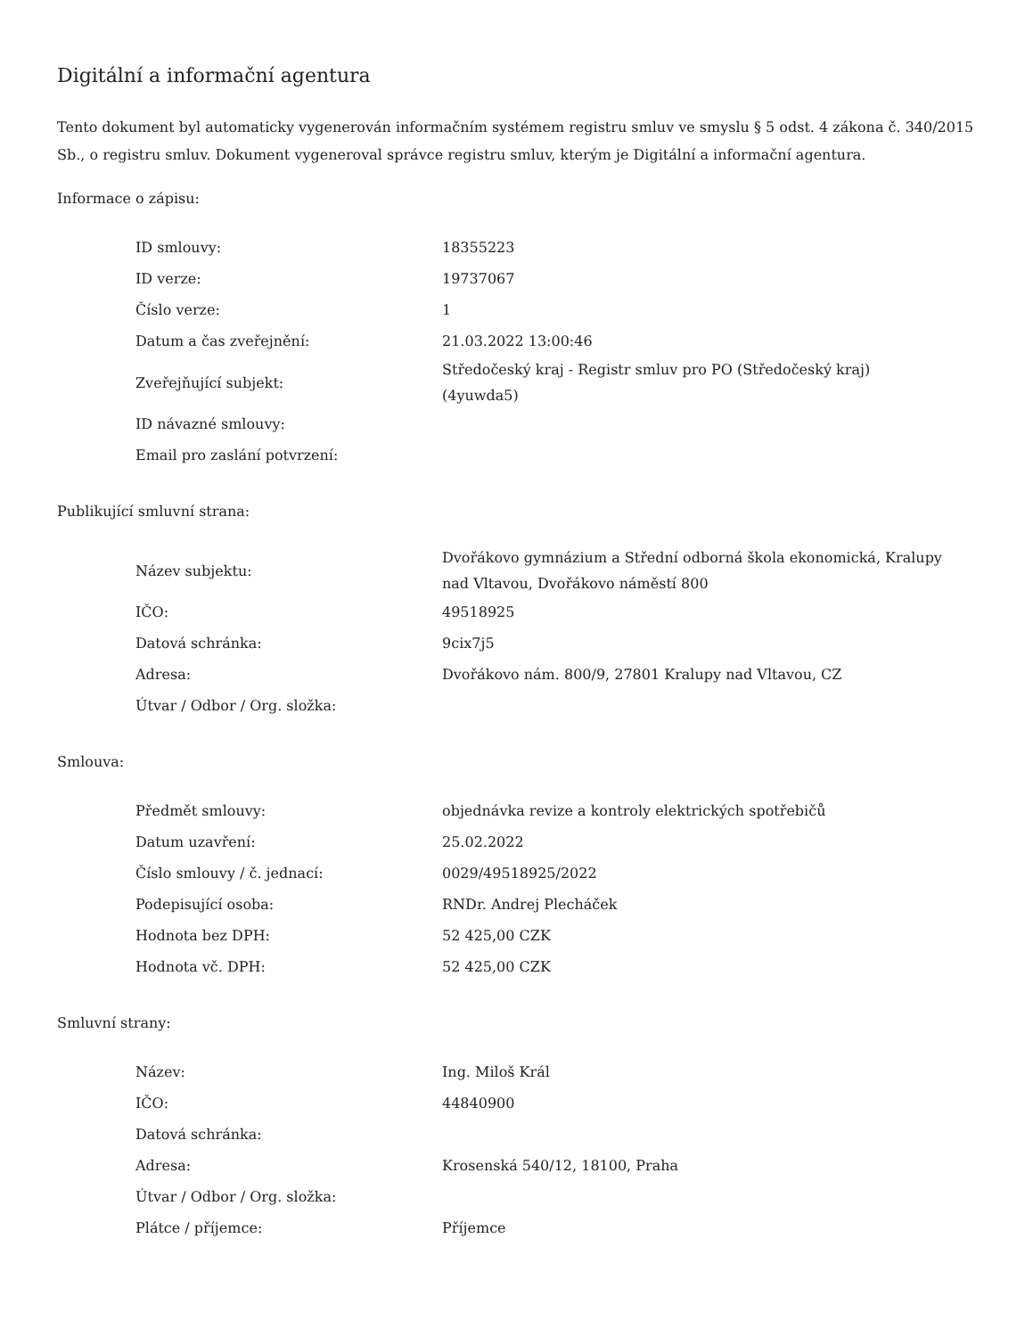Digitální a informační agentura
Tento dokument byl automaticky vygenerován informačním systémem registru smluv ve smyslu § 5 odst. 4 zákona č. 340/2015 Sb., o registru smluv. Dokument vygeneroval správce registru smluv, kterým je Digitální a informační agentura.
Informace o zápisu:
| ID smlouvy: | 18355223 |
| ID verze: | 19737067 |
| Číslo verze: | 1 |
| Datum a čas zveřejnění: | 21.03.2022 13:00:46 |
| Zveřejňující subjekt: | Středočeský kraj - Registr smluv pro PO (Středočeský kraj) (4yuwda5) |
| ID návazné smlouvy: | |
| Email pro zaslání potvrzení: | |
Publikující smluvní strana:
| Název subjektu: | Dvořákovo gymnázium a Střední odborná škola ekonomická, Kralupy nad Vltavou, Dvořákovo náměstí 800 |
| IČO: | 49518925 |
| Datová schránka: | 9cix7j5 |
| Adresa: | Dvořákovo nám. 800/9, 27801 Kralupy nad Vltavou, CZ |
| Útvar / Odbor / Org. složka: | |
Smlouva:
| Předmět smlouvy: | objednávka revize a kontroly elektrických spotřebičů |
| Datum uzavření: | 25.02.2022 |
| Číslo smlouvy / č. jednací: | 0029/49518925/2022 |
| Podepisující osoba: | RNDr. Andrej Plecháček |
| Hodnota bez DPH: | 52 425,00 CZK |
| Hodnota vč. DPH: | 52 425,00 CZK |
Smluvní strany:
| Název: | Ing. Miloš Král |
| IČO: | 44840900 |
| Datová schránka: | |
| Adresa: | Krosenská 540/12, 18100, Praha |
| Útvar / Odbor / Org. složka: | |
| Plátce / příjemce: | Příjemce |